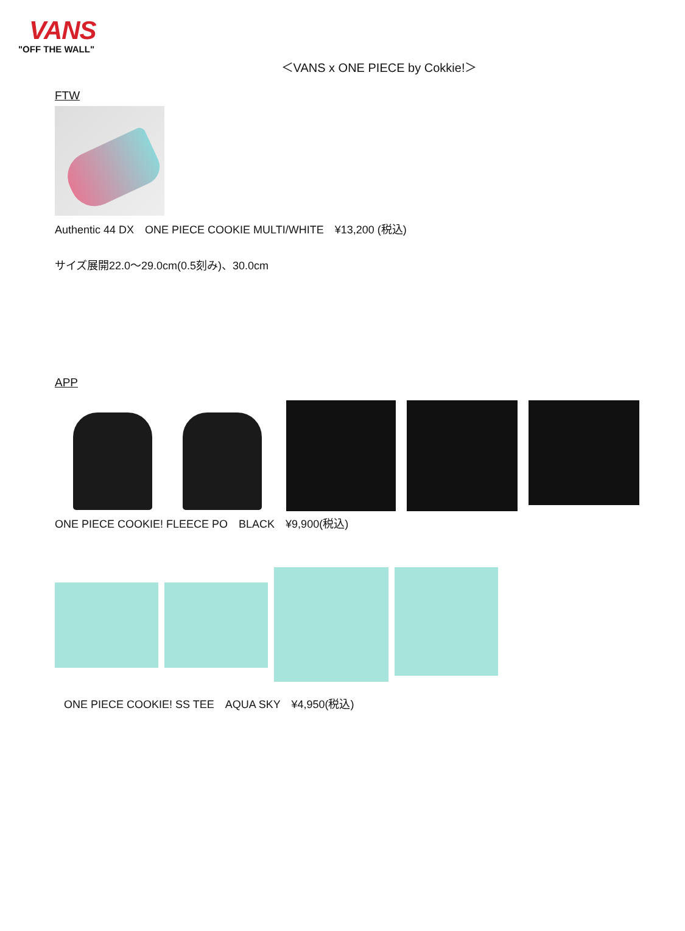VANS
"OFF THE WALL"
＜VANS x ONE PIECE by Cokkie!＞
FTW
Authentic 44 DX　ONE PIECE COOKIE MULTI/WHITE　¥13,200 (税込)
サイズ展開22.0～29.0cm(0.5刻み)、30.0cm
APP
ONE PIECE COOKIE! FLEECE PO　BLACK　¥9,900(税込)
ONE PIECE COOKIE! SS TEE　AQUA SKY　¥4,950(税込)